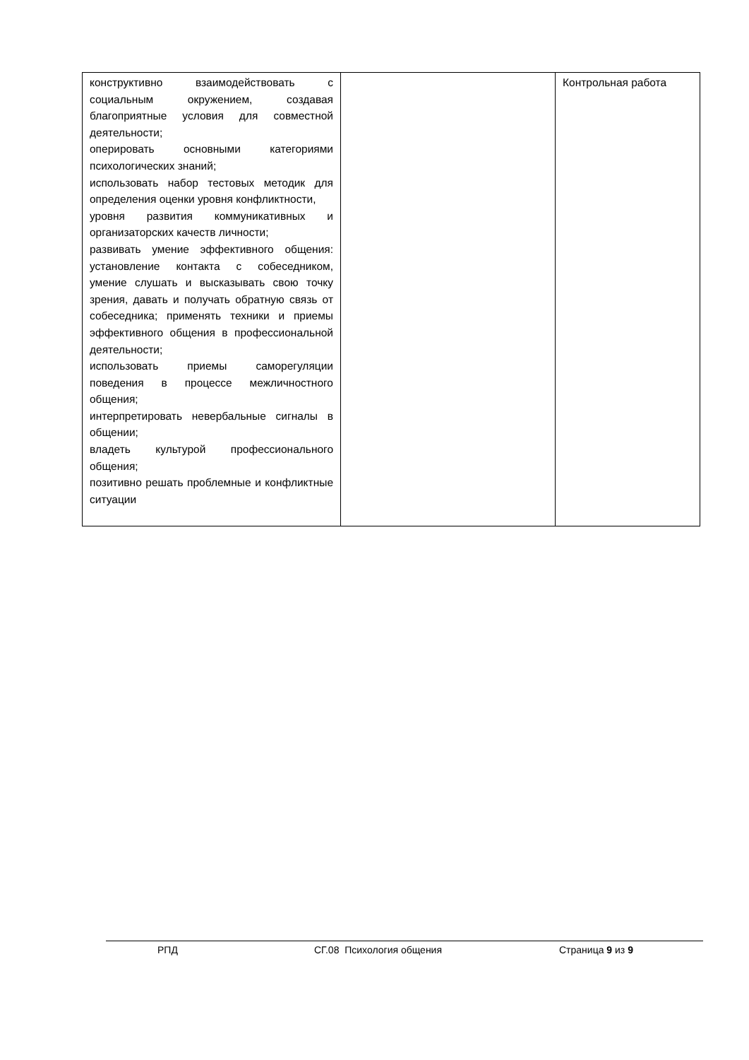| конструктивно взаимодействовать с социальным окружением, создавая благоприятные условия для совместной деятельности; оперировать основными категориями психологических знаний; использовать набор тестовых методик для определения оценки уровня конфликтности, уровня развития коммуникативных и организаторских качеств личности; развивать умение эффективного общения: установление контакта с собеседником, умение слушать и высказывать свою точку зрения, давать и получать обратную связь от собеседника; применять техники и приемы эффективного общения в профессиональной деятельности; использовать приемы саморегуляции поведения в процессе межличностного общения; интерпретировать невербальные сигналы в общении; владеть культурой профессионального общения; позитивно решать проблемные и конфликтные ситуации | | Контрольная работа |
РПД СГ.08 Психология общения Страница 9 из 9